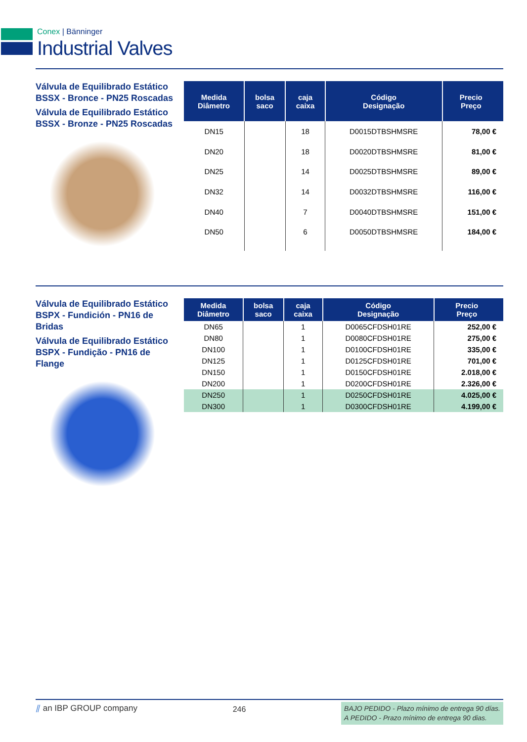Conex | Bänninger
Industrial Valves
Válvula de Equilibrado Estático BSSX - Bronce - PN25 Roscadas
Válvula de Equilibrado Estático BSSX - Bronze - PN25 Roscadas
| Medida Diâmetro | bolsa saco | caja caixa | Código Designação | Precio Preço |
| --- | --- | --- | --- | --- |
| DN15 | | 18 | D0015DTBSHMSRE | 78,00 € |
| DN20 | | 18 | D0020DTBSHMSRE | 81,00 € |
| DN25 | | 14 | D0025DTBSHMSRE | 89,00 € |
| DN32 | | 14 | D0032DTBSHMSRE | 116,00 € |
| DN40 | | 7 | D0040DTBSHMSRE | 151,00 € |
| DN50 | | 6 | D0050DTBSHMSRE | 184,00 € |
Válvula de Equilibrado Estático BSPX - Fundición - PN16 de Bridas
Válvula de Equilibrado Estático BSPX - Fundição - PN16 de Flange
| Medida Diâmetro | bolsa saco | caja caixa | Código Designação | Precio Preço |
| --- | --- | --- | --- | --- |
| DN65 | | 1 | D0065CFDSH01RE | 252,00 € |
| DN80 | | 1 | D0080CFDSH01RE | 275,00 € |
| DN100 | | 1 | D0100CFDSH01RE | 335,00 € |
| DN125 | | 1 | D0125CFDSH01RE | 701,00 € |
| DN150 | | 1 | D0150CFDSH01RE | 2.018,00 € |
| DN200 | | 1 | D0200CFDSH01RE | 2.326,00 € |
| DN250 | | 1 | D0250CFDSH01RE | 4.025,00 € |
| DN300 | | 1 | D0300CFDSH01RE | 4.199,00 € |
⫽ an IBP GROUP company
246
BAJO PEDIDO - Plazo mínimo de entrega 90 días.
A PEDIDO - Prazo mínimo de entrega 90 dias.